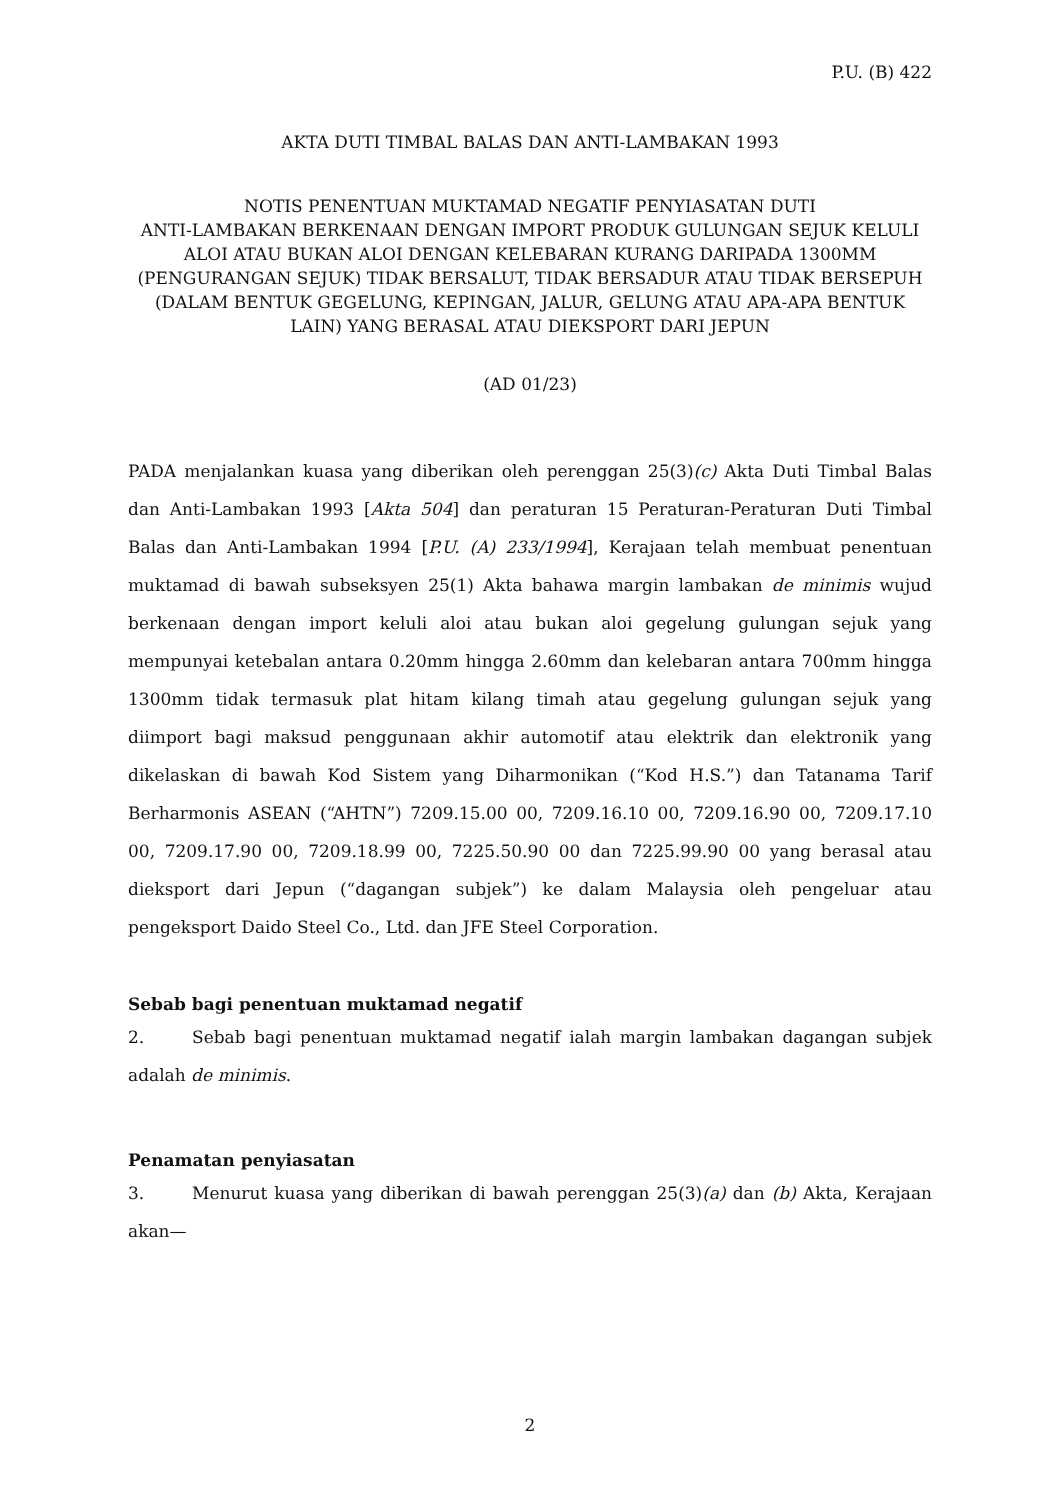P.U. (B) 422
AKTA DUTI TIMBAL BALAS DAN ANTI-LAMBAKAN 1993
NOTIS PENENTUAN MUKTAMAD NEGATIF PENYIASATAN DUTI
ANTI-LAMBAKAN BERKENAAN DENGAN IMPORT PRODUK GULUNGAN SEJUK KELULI ALOI ATAU BUKAN ALOI DENGAN KELEBARAN KURANG DARIPADA 1300MM (PENGURANGAN SEJUK) TIDAK BERSALUT, TIDAK BERSADUR ATAU TIDAK BERSEPUH (DALAM BENTUK GEGELUNG, KEPINGAN, JALUR, GELUNG ATAU APA-APA BENTUK LAIN) YANG BERASAL ATAU DIEKSPORT DARI JEPUN
(AD 01/23)
PADA menjalankan kuasa yang diberikan oleh perenggan 25(3)(c) Akta Duti Timbal Balas dan Anti-Lambakan 1993 [Akta 504] dan peraturan 15 Peraturan-Peraturan Duti Timbal Balas dan Anti-Lambakan 1994 [P.U. (A) 233/1994], Kerajaan telah membuat penentuan muktamad di bawah subseksyen 25(1) Akta bahawa margin lambakan de minimis wujud berkenaan dengan import keluli aloi atau bukan aloi gegelung gulungan sejuk yang mempunyai ketebalan antara 0.20mm hingga 2.60mm dan kelebaran antara 700mm hingga 1300mm tidak termasuk plat hitam kilang timah atau gegelung gulungan sejuk yang diimport bagi maksud penggunaan akhir automotif atau elektrik dan elektronik yang dikelaskan di bawah Kod Sistem yang Diharmonikan (“Kod H.S.”) dan Tatanama Tarif Berharmonis ASEAN (“AHTN”) 7209.15.00 00, 7209.16.10 00, 7209.16.90 00, 7209.17.10 00, 7209.17.90 00, 7209.18.99 00, 7225.50.90 00 dan 7225.99.90 00 yang berasal atau dieksport dari Jepun (“dagangan subjek”) ke dalam Malaysia oleh pengeluar atau pengeksport Daido Steel Co., Ltd. dan JFE Steel Corporation.
Sebab bagi penentuan muktamad negatif
2. Sebab bagi penentuan muktamad negatif ialah margin lambakan dagangan subjek adalah de minimis.
Penamatan penyiasatan
3. Menurut kuasa yang diberikan di bawah perenggan 25(3)(a) dan (b) Akta, Kerajaan akan—
2